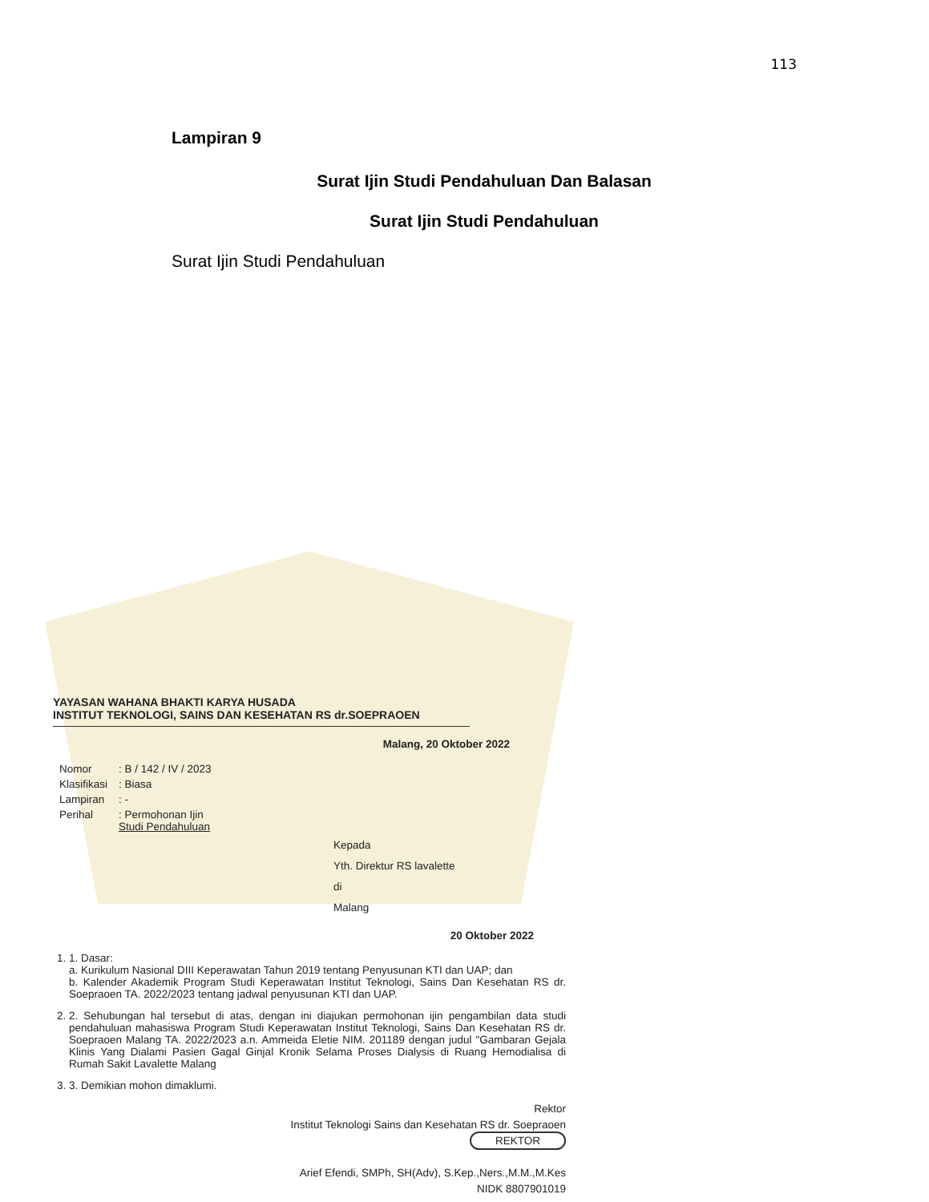113
Lampiran 9
Surat Ijin Studi Pendahuluan Dan Balasan
Surat Ijin Studi Pendahuluan
Surat Ijin Studi Pendahuluan
YAYASAN WAHANA BHAKTI KARYA HUSADA
INSTITUT TEKNOLOGI, SAINS DAN KESEHATAN RS dr.SOEPRAOEN
Malang, 20 Oktober 2022
| Nomor | : B / 142 / IV / 2023 |
| Klasifikasi | : Biasa |
| Lampiran | : - |
| Perihal | : Permohonan Ijin Studi Pendahuluan |
Kepada
Yth. Direktur RS lavalette
di
Malang
20 Oktober 2022
1. 1. Dasar:
a. Kurikulum Nasional DIII Keperawatan Tahun 2019 tentang Penyusunan KTI dan UAP; dan
b. Kalender Akademik Program Studi Keperawatan Institut Teknologi, Sains Dan Kesehatan RS dr. Soepraoen TA. 2022/2023 tentang jadwal penyusunan KTI dan UAP.
2. 2. Sehubungan hal tersebut di atas, dengan ini diajukan permohonan ijin pengambilan data studi pendahuluan mahasiswa Program Studi Keperawatan Institut Teknologi, Sains Dan Kesehatan RS dr. Soepraoen Malang TA. 2022/2023 a.n. Ammeida Eletie NIM. 201189 dengan judul "Gambaran Gejala Klinis Yang Dialami Pasien Gagal Ginjal Kronik Selama Proses Dialysis di Ruang Hemodialisa di Rumah Sakit Lavalette Malang
3. 3. Demikian mohon dimaklumi.
Rektor
Institut Teknologi Sains dan Kesehatan RS dr. Soepraoen
REKTOR
Arief Efendi, SMPh, SH(Adv), S.Kep.,Ners.,M.M.,M.Kes
NIDK 8807901019